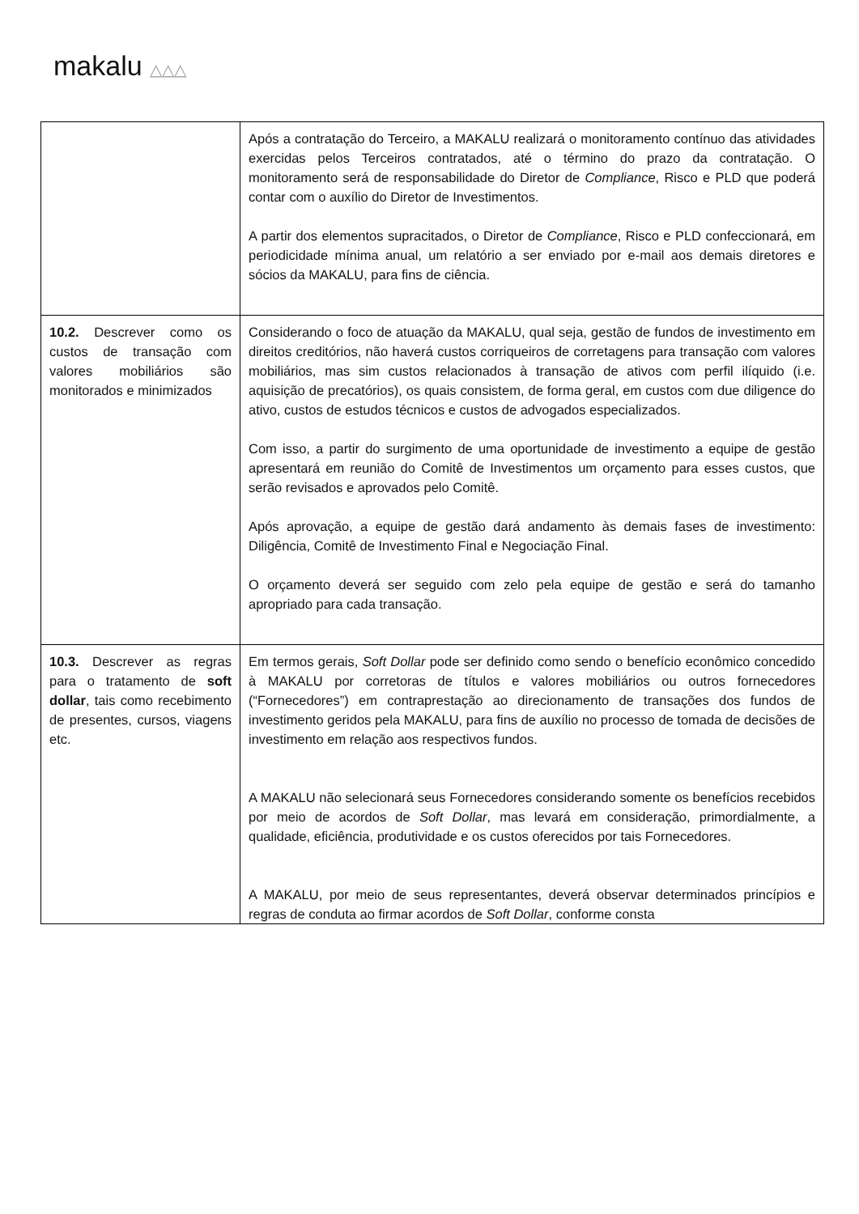makalu △△△
| | Após a contratação do Terceiro, a MAKALU realizará o monitoramento contínuo das atividades exercidas pelos Terceiros contratados, até o término do prazo da contratação. O monitoramento será de responsabilidade do Diretor de Compliance , Risco e PLD que poderá contar com o auxílio do Diretor de Investimentos. A partir dos elementos supracitados, o Diretor de Compliance , Risco e PLD confeccionará, em periodicidade mínima anual, um relatório a ser enviado por e-mail aos demais diretores e sócios da MAKALU, para fins de ciência. |
| 10.2. Descrever como os custos de transação com valores mobiliários são monitorados e minimizados | Considerando o foco de atuação da MAKALU, qual seja, gestão de fundos de investimento em direitos creditórios, não haverá custos corriqueiros de corretagens para transação com valores mobiliários, mas sim custos relacionados à transação de ativos com perfil ilíquido (i.e. aquisição de precatórios), os quais consistem, de forma geral, em custos com due diligence do ativo, custos de estudos técnicos e custos de advogados especializados. Com isso, a partir do surgimento de uma oportunidade de investimento a equipe de gestão apresentará em reunião do Comitê de Investimentos um orçamento para esses custos, que serão revisados e aprovados pelo Comitê. Após aprovação, a equipe de gestão dará andamento às demais fases de investimento: Diligência, Comitê de Investimento Final e Negociação Final. O orçamento deverá ser seguido com zelo pela equipe de gestão e será do tamanho apropriado para cada transação. |
| 10.3. Descrever as regras para o tratamento de soft dollar , tais como recebimento de presentes, cursos, viagens etc. | Em termos gerais, Soft Dollar pode ser definido como sendo o benefício econômico concedido à MAKALU por corretoras de títulos e valores mobiliários ou outros fornecedores (“Fornecedores”) em contraprestação ao direcionamento de transações dos fundos de investimento geridos pela MAKALU, para fins de auxílio no processo de tomada de decisões de investimento em relação aos respectivos fundos. A MAKALU não selecionará seus Fornecedores considerando somente os benefícios recebidos por meio de acordos de Soft Dollar , mas levará em consideração, primordialmente, a qualidade, eficiência, produtividade e os custos oferecidos por tais Fornecedores. A MAKALU, por meio de seus representantes, deverá observar determinados princípios e regras de conduta ao firmar acordos de Soft Dollar , conforme consta |